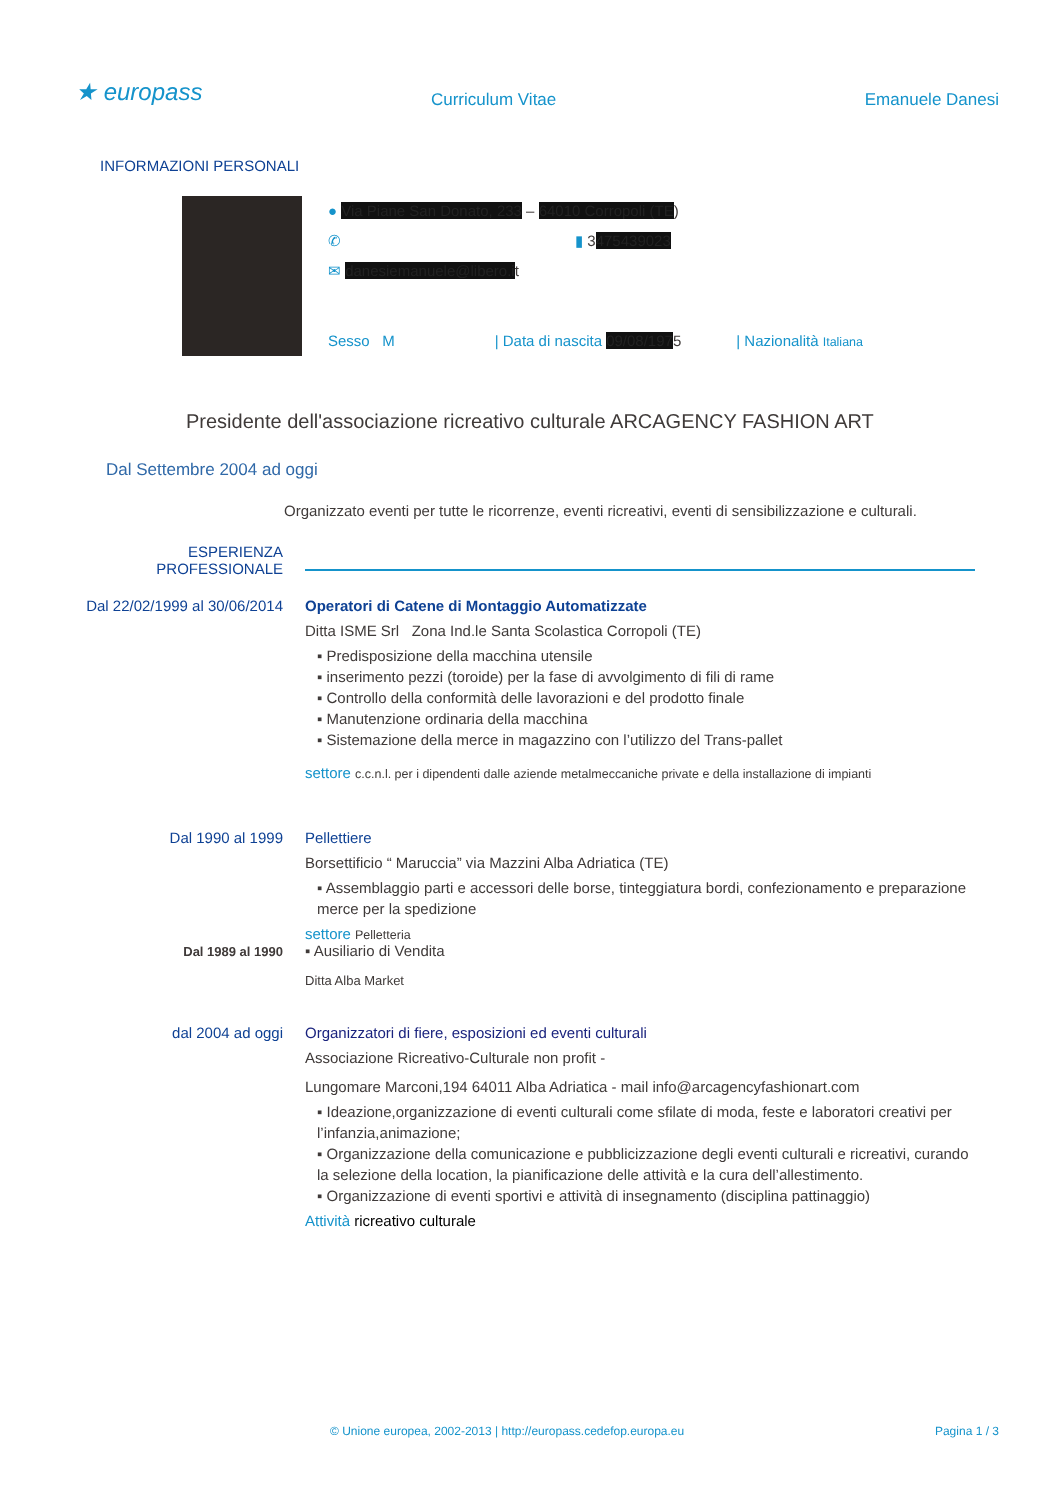★ europass Curriculum Vitae Emanuele Danesi
INFORMAZIONI PERSONALI
● Via Piane San Donato, 233 – 64010 Corropoli (TE)
✆ ▮ 3475439023
✉ danesiemanuele@libero.it
Sesso M | Data di nascita 09/08/1975 | Nazionalità Italiana
Presidente dell'associazione ricreativo culturale ARCAGENCY FASHION ART
Dal Settembre 2004 ad oggi
Organizzato eventi per tutte le ricorrenze, eventi ricreativi, eventi di sensibilizzazione e culturali.
ESPERIENZA
PROFESSIONALE
Dal 22/02/1999 al 30/06/2014 Operatori di Catene di Montaggio Automatizzate
Ditta ISME Srl Zona Ind.le Santa Scolastica Corropoli (TE)
▪ Predisposizione della macchina utensile
▪ inserimento pezzi (toroide) per la fase di avvolgimento di fili di rame
▪ Controllo della conformità delle lavorazioni e del prodotto finale
▪ Manutenzione ordinaria della macchina
▪ Sistemazione della merce in magazzino con l’utilizzo del Trans-pallet
settore c.c.n.l. per i dipendenti dalle aziende metalmeccaniche private e della installazione di impianti
Dal 1990 al 1999 Pellettiere
Borsettificio “ Maruccia” via Mazzini Alba Adriatica (TE)
▪ Assemblaggio parti e accessori delle borse, tinteggiatura bordi, confezionamento e preparazione merce per la spedizione
settore Pelletteria
Dal 1989 al 1990
▪ Ausiliario di Vendita
Ditta Alba Market
dal 2004 ad oggi Organizzatori di fiere, esposizioni ed eventi culturali
Associazione Ricreativo-Culturale non profit -
Lungomare Marconi,194 64011 Alba Adriatica - mail info@arcagencyfashionart.com
▪ Ideazione,organizzazione di eventi culturali come sfilate di moda, feste e laboratori creativi per l’infanzia,animazione;
▪ Organizzazione della comunicazione e pubblicizzazione degli eventi culturali e ricreativi, curando la selezione della location, la pianificazione delle attività e la cura dell’allestimento.
▪ Organizzazione di eventi sportivi e attività di insegnamento (disciplina pattinaggio)
Attività ricreativo culturale
© Unione europea, 2002-2013 | http://europass.cedefop.europa.eu Pagina 1 / 3